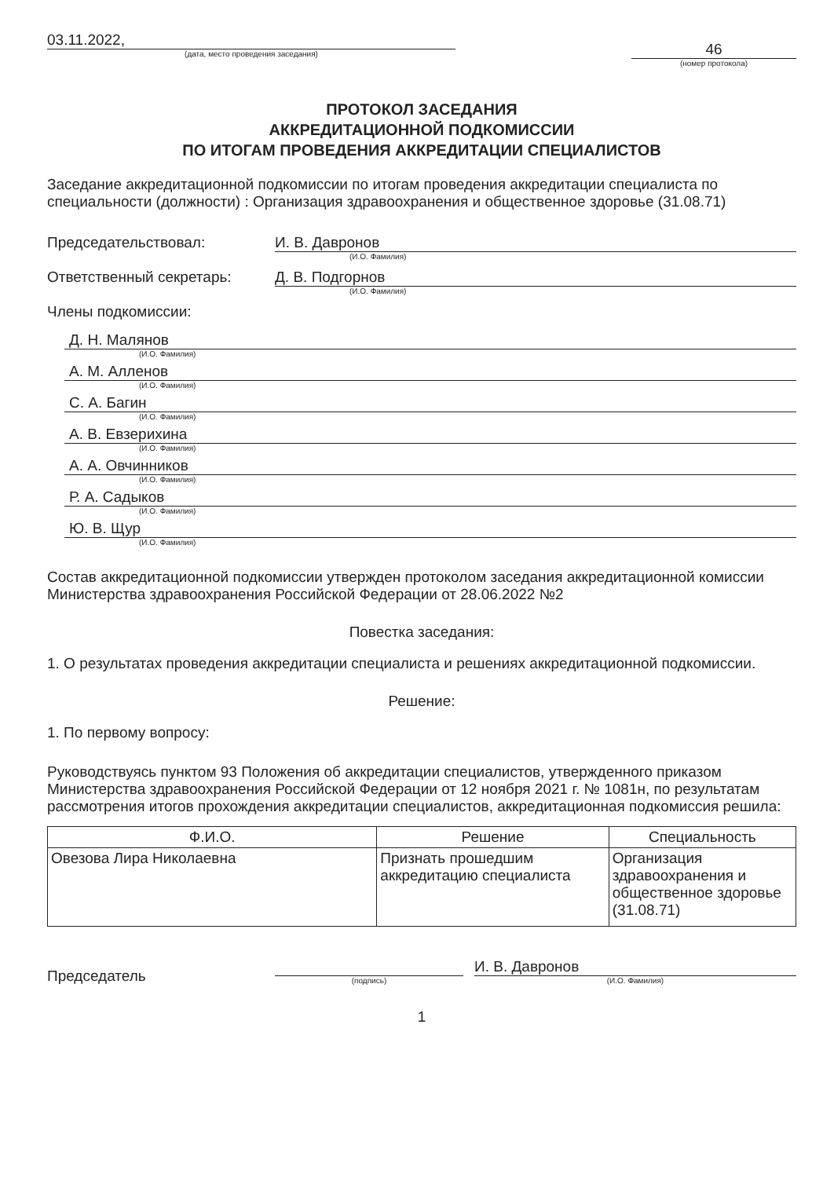03.11.2022,
(дата, место проведения заседания)
46
(номер протокола)
ПРОТОКОЛ ЗАСЕДАНИЯ
АККРЕДИТАЦИОННОЙ ПОДКОМИССИИ
ПО ИТОГАМ ПРОВЕДЕНИЯ АККРЕДИТАЦИИ СПЕЦИАЛИСТОВ
Заседание аккредитационной подкомиссии по итогам проведения аккредитации специалиста по специальности (должности) : Организация здравоохранения и общественное здоровье (31.08.71)
Председательствовал: И. В. Давронов
(И.О. Фамилия)
Ответственный секретарь: Д. В. Подгорнов
(И.О. Фамилия)
Члены подкомиссии:
Д. Н. Малянов
(И.О. Фамилия)
А. М. Алленов
(И.О. Фамилия)
С. А. Багин
(И.О. Фамилия)
А. В. Евзерихина
(И.О. Фамилия)
А. А. Овчинников
(И.О. Фамилия)
Р. А. Садыков
(И.О. Фамилия)
Ю. В. Щур
(И.О. Фамилия)
Состав аккредитационной подкомиссии утвержден протоколом заседания аккредитационной комиссии Министерства здравоохранения Российской Федерации от 28.06.2022 №2
Повестка заседания:
1. О результатах проведения аккредитации специалиста и решениях аккредитационной подкомиссии.
Решение:
1. По первому вопросу:
Руководствуясь пунктом 93 Положения об аккредитации специалистов, утвержденного приказом Министерства здравоохранения Российской Федерации от 12 ноября 2021 г. № 1081н, по результатам рассмотрения итогов прохождения аккредитации специалистов, аккредитационная подкомиссия решила:
| Ф.И.О. | Решение | Специальность |
| --- | --- | --- |
| Овезова Лира Николаевна | Признать прошедшим аккредитацию специалиста | Организация здравоохранения и общественное здоровье (31.08.71) |
Председатель
(подпись)
И. В. Давронов
(И.О. Фамилия)
1